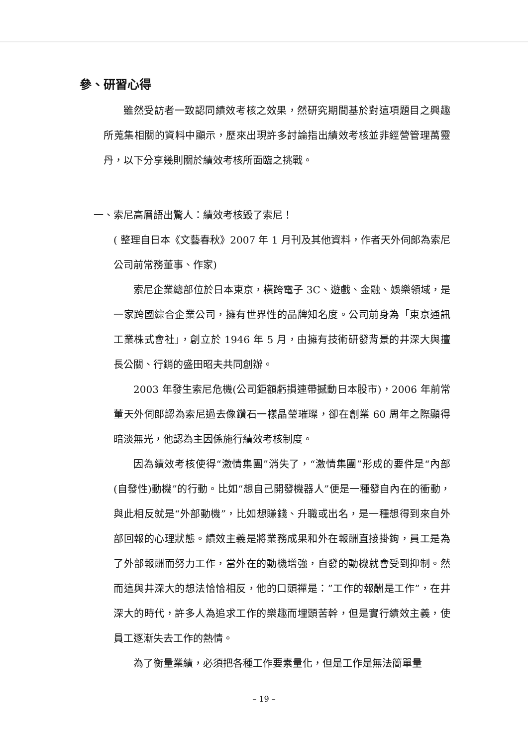參、研習心得
雖然受訪者一致認同績效考核之效果，然研究期間基於對這項題目之興趣所蒐集相關的資料中顯示，歷來出現許多討論指出績效考核並非經營管理萬靈丹，以下分享幾則關於績效考核所面臨之挑戰。
一、索尼高層語出驚人：績效考核毀了索尼！
( 整理自日本《文藝春秋》2007 年 1 月刊及其他資料，作者天外伺郎為索尼公司前常務董事、作家)
索尼企業總部位於日本東京，橫跨電子 3C、遊戲、金融、娛樂領域，是一家跨國綜合企業公司，擁有世界性的品牌知名度。公司前身為「東京通訊工業株式會社」，創立於 1946 年 5 月，由擁有技術研發背景的井深大與擅長公關、行銷的盛田昭夫共同創辦。
2003 年發生索尼危機(公司鉅額虧損連帶撼動日本股市)，2006 年前常董天外伺郎認為索尼過去像鑽石一樣晶瑩璀璨，卻在創業 60 周年之際顯得暗淡無光，他認為主因係施行績效考核制度。
因為績效考核使得“激情集團”消失了，“激情集團”形成的要件是“內部(自發性)動機”的行動。比如“想自己開發機器人”便是一種發自內在的衝動，與此相反就是“外部動機”，比如想賺錢、升職或出名，是一種想得到來自外部回報的心理狀態。績效主義是將業務成果和外在報酬直接掛鉤，員工是為了外部報酬而努力工作，當外在的動機增強，自發的動機就會受到抑制。然而這與井深大的想法恰恰相反，他的口頭禪是：”工作的報酬是工作”，在井深大的時代，許多人為追求工作的樂趣而埋頭苦幹，但是實行績效主義，使員工逐漸失去工作的熱情。
為了衡量業績，必須把各種工作要素量化，但是工作是無法簡單量
– 19 –